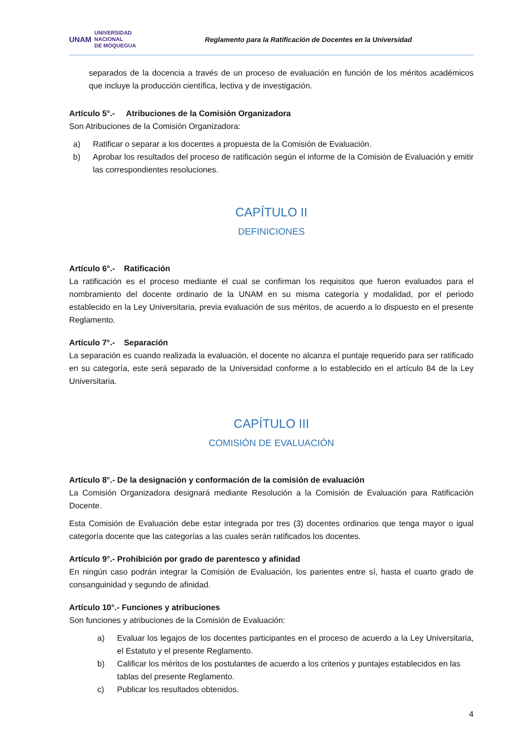UNAM UNIVERSIDAD
NACIONAL
DE MOQUEGUA
Reglamento para la Ratificación de Docentes en la Universidad
separados de la docencia a través de un proceso de evaluación en función de los méritos académicos que incluye la producción científica, lectiva y de investigación.
Artículo 5°.- Atribuciones de la Comisión Organizadora
Son Atribuciones de la Comisión Organizadora:
a) Ratificar o separar a los docentes a propuesta de la Comisión de Evaluación.
b) Aprobar los resultados del proceso de ratificación según el informe de la Comisión de Evaluación y emitir las correspondientes resoluciones.
CAPÍTULO II
DEFINICIONES
Artículo 6°.- Ratificación
La ratificación es el proceso mediante el cual se confirman los requisitos que fueron evaluados para el nombramiento del docente ordinario de la UNAM en su misma categoría y modalidad, por el periodo establecido en la Ley Universitaria, previa evaluación de sus méritos, de acuerdo a lo dispuesto en el presente Reglamento.
Artículo 7°.- Separación
La separación es cuando realizada la evaluación, el docente no alcanza el puntaje requerido para ser ratificado en su categoría, este será separado de la Universidad conforme a lo establecido en el artículo 84 de la Ley Universitaria.
CAPÍTULO III
COMISIÓN DE EVALUACIÓN
Artículo 8°.- De la designación y conformación de la comisión de evaluación
La Comisión Organizadora designará mediante Resolución a la Comisión de Evaluación para Ratificación Docente.
Esta Comisión de Evaluación debe estar integrada por tres (3) docentes ordinarios que tenga mayor o igual categoría docente que las categorías a las cuales serán ratificados los docentes.
Artículo 9°.- Prohibición por grado de parentesco y afinidad
En ningún caso podrán integrar la Comisión de Evaluación, los parientes entre sí, hasta el cuarto grado de consanguinidad y segundo de afinidad.
Artículo 10°.- Funciones y atribuciones
Son funciones y atribuciones de la Comisión de Evaluación:
a) Evaluar los legajos de los docentes participantes en el proceso de acuerdo a la Ley Universitaria, el Estatuto y el presente Reglamento.
b) Calificar los méritos de los postulantes de acuerdo a los criterios y puntajes establecidos en las tablas del presente Reglamento.
c) Publicar los resultados obtenidos.
4